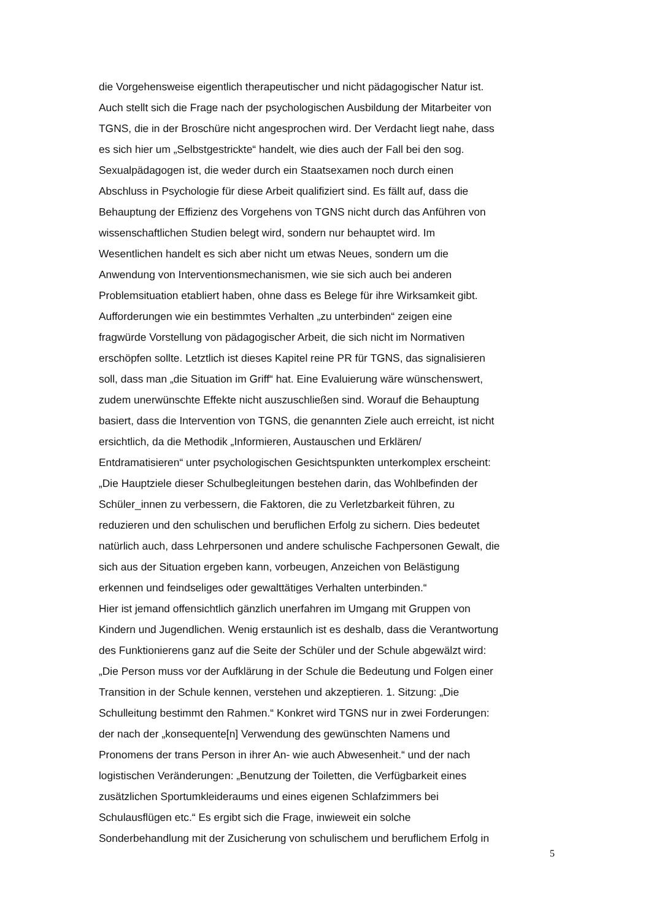die Vorgehensweise eigentlich therapeutischer und nicht pädagogischer Natur ist.
Auch stellt sich die Frage nach der psychologischen Ausbildung der Mitarbeiter von
TGNS, die in der Broschüre nicht angesprochen wird. Der Verdacht liegt nahe, dass
es sich hier um „Selbstgestrickte“ handelt, wie dies auch der Fall bei den sog.
Sexualpädagogen ist, die weder durch ein Staatsexamen noch durch einen
Abschluss in Psychologie für diese Arbeit qualifiziert sind. Es fällt auf, dass die
Behauptung der Effizienz des Vorgehens von TGNS nicht durch das Anführen von
wissenschaftlichen Studien belegt wird, sondern nur behauptet wird. Im
Wesentlichen handelt es sich aber nicht um etwas Neues, sondern um die
Anwendung von Interventionsmechanismen, wie sie sich auch bei anderen
Problemsituation etabliert haben, ohne dass es Belege für ihre Wirksamkeit gibt.
Aufforderungen wie ein bestimmtes Verhalten „zu unterbinden“ zeigen eine
fragwürde Vorstellung von pädagogischer Arbeit, die sich nicht im Normativen
erschöpfen sollte. Letztlich ist dieses Kapitel reine PR für TGNS, das signalisieren
soll, dass man „die Situation im Griff“ hat. Eine Evaluierung wäre wünschenswert,
zudem unerwünschte Effekte nicht auszuschließen sind. Worauf die Behauptung
basiert, dass die Intervention von TGNS, die genannten Ziele auch erreicht, ist nicht
ersichtlich, da die Methodik „Informieren, Austauschen und Erklären/
Entdramatisieren“ unter psychologischen Gesichtspunkten unterkomplex erscheint:
„Die Hauptziele dieser Schulbegleitungen bestehen darin, das Wohlbefinden der
Schüler_innen zu verbessern, die Faktoren, die zu Verletzbarkeit führen, zu
reduzieren und den schulischen und beruflichen Erfolg zu sichern. Dies bedeutet
natürlich auch, dass Lehrpersonen und andere schulische Fachpersonen Gewalt, die
sich aus der Situation ergeben kann, vorbeugen, Anzeichen von Belästigung
erkennen und feindseliges oder gewalttätiges Verhalten unterbinden.“
Hier ist jemand offensichtlich gänzlich unerfahren im Umgang mit Gruppen von
Kindern und Jugendlichen. Wenig erstaunlich ist es deshalb, dass die Verantwortung
des Funktionierens ganz auf die Seite der Schüler und der Schule abgewälzt wird:
„Die Person muss vor der Aufklärung in der Schule die Bedeutung und Folgen einer
Transition in der Schule kennen, verstehen und akzeptieren. 1. Sitzung: „Die
Schulleitung bestimmt den Rahmen.“ Konkret wird TGNS nur in zwei Forderungen:
der nach der „konsequente[n] Verwendung des gewünschten Namens und
Pronomens der trans Person in ihrer An- wie auch Abwesenheit.“ und der nach
logistischen Veränderungen: „Benutzung der Toiletten, die Verfügbarkeit eines
zusätzlichen Sportumkleideraums und eines eigenen Schlafzimmers bei
Schulausflügen etc.“ Es ergibt sich die Frage, inwieweit ein solche
Sonderbehandlung mit der Zusicherung von schulischem und beruflichem Erfolg in
5